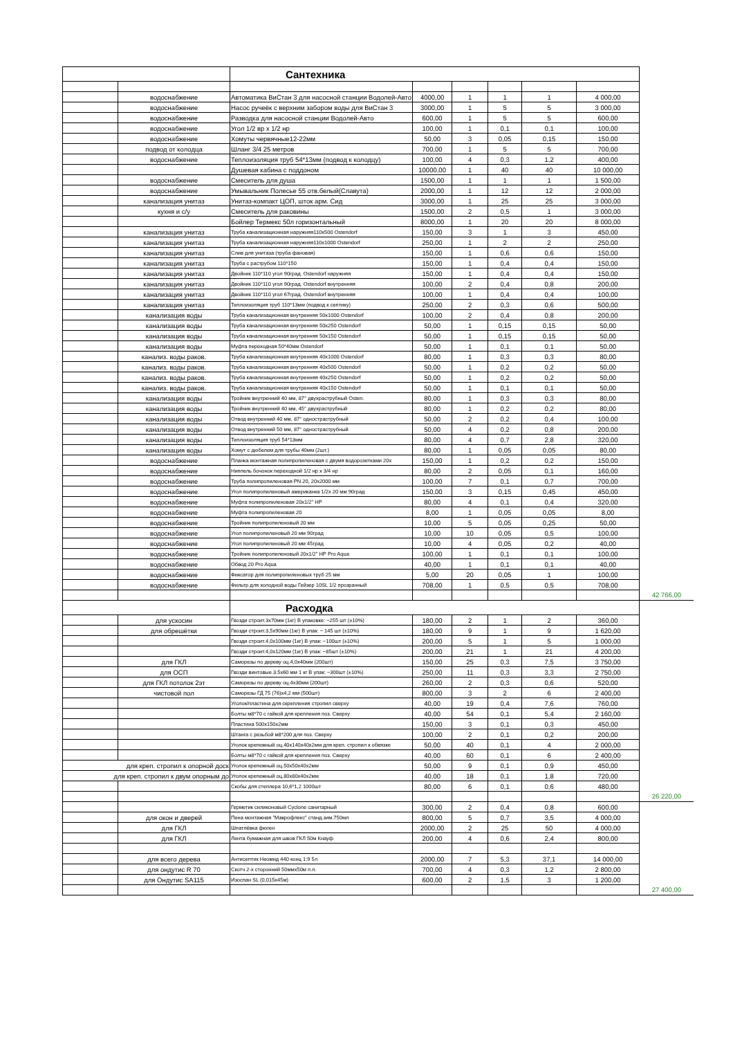| | | Сантехника | | | | | | |
| | водоснабжение | Автоматика ВиСтан 3 для насосной станции Водолей-Авто | 4000,00 | 1 | 1 | 1 | 4 000,00 | |
| | водоснабжение | Насос ручеёк с верхним забором воды для ВиСтан 3 | 3000,00 | 1 | 5 | 5 | 3 000,00 | |
| | водоснабжение | Разводка для насосной станции Водолей-Авто | 600,00 | 1 | 5 | 5 | 600,00 | |
| | водоснабжение | Угол 1/2 вр х 1/2 нр | 100,00 | 1 | 0,1 | 0,1 | 100,00 | |
| | водоснабжение | Хомуты червячные12-22мм | 50,00 | 3 | 0,05 | 0,15 | 150,00 | |
| | подвод от колодца | Шланг 3/4 25 метров | 700,00 | 1 | 5 | 5 | 700,00 | |
| | водоснабжение | Теплоизоляция труб 54*13мм (подвод к колодцу) | 100,00 | 4 | 0,3 | 1,2 | 400,00 | |
| | | Душевая кабина с поддоном | 10000,00 | 1 | 40 | 40 | 10 000,00 | |
| | водоснабжение | Смеситель для душа | 1500,00 | 1 | 1 | 1 | 1 500,00 | |
| | водоснабжение | Умывальник Полесье 55 отв.белый(Славута) | 2000,00 | 1 | 12 | 12 | 2 000,00 | |
| | канализация унитаз | Унитаз-компакт ЦОП, шток арм. Сид | 3000,00 | 1 | 25 | 25 | 3 000,00 | |
| | кухня и с/у | Смеситель для раковины | 1500,00 | 2 | 0,5 | 1 | 3 000,00 | |
| | | Бойлер Термекс 50л горизонтальный | 8000,00 | 1 | 20 | 20 | 8 000,00 | |
| | канализация унитаз | Труба канализационная наружняя110х500 Ostendorf | 150,00 | 3 | 1 | 3 | 450,00 | |
| | канализация унитаз | Труба канализационная наружняя110х1000 Ostendorf | 250,00 | 1 | 2 | 2 | 250,00 | |
| | канализация унитаз | Слив для унитаза (труба фановая) | 150,00 | 1 | 0,6 | 0,6 | 150,00 | |
| | канализация унитаз | Труба с раструбом 110*150 | 150,00 | 1 | 0,4 | 0,4 | 150,00 | |
| | канализация унитаз | Двойник 110*110 угол 90град. Ostendorf наружняя | 150,00 | 1 | 0,4 | 0,4 | 150,00 | |
| | канализация унитаз | Двойник 110*110 угол 90град. Ostendorf внутренняя | 100,00 | 2 | 0,4 | 0,8 | 200,00 | |
| | канализация унитаз | Двойник 110*110 угол 67град. Ostendorf внутренняя | 100,00 | 1 | 0,4 | 0,4 | 100,00 | |
| | канализация унитаз | Теплоизоляция труб 110*13мм (подвод к септику) | 250,00 | 2 | 0,3 | 0,6 | 500,00 | |
| | канализация воды | Труба канализационная внутренняя 50х1000 Ostendorf | 100,00 | 2 | 0,4 | 0,8 | 200,00 | |
| | канализация воды | Труба канализационная внутренняя 50х250 Ostendorf | 50,00 | 1 | 0,15 | 0,15 | 50,00 | |
| | канализация воды | Труба канализационная внутренняя 50х150 Ostendorf | 50,00 | 1 | 0,15 | 0,15 | 50,00 | |
| | канализация воды | Муфта переходная 50*40мм Ostendorf | 50,00 | 1 | 0,1 | 0,1 | 50,00 | |
| | канализ. воды раков. | Труба канализационная внутренняя 40х1000 Ostendorf | 80,00 | 1 | 0,3 | 0,3 | 80,00 | |
| | канализ. воды раков. | Труба канализационная внутренняя 40х500 Ostendorf | 50,00 | 1 | 0,2 | 0,2 | 50,00 | |
| | канализ. воды раков. | Труба канализационная внутренняя 40х250 Ostendorf | 50,00 | 1 | 0,2 | 0,2 | 50,00 | |
| | канализ. воды раков. | Труба канализационная внутренняя 40х150 Ostendorf | 50,00 | 1 | 0,1 | 0,1 | 50,00 | |
| | канализация воды | Тройник внутренний 40 мм, 87° двухраструбный Osten. | 80,00 | 1 | 0,3 | 0,3 | 80,00 | |
| | канализация воды | Тройник внутренний 40 мм, 45° двухраструбный | 80,00 | 1 | 0,2 | 0,2 | 80,00 | |
| | канализация воды | Отвод внутренний 40 мм, 87° одностраструбный | 50,00 | 2 | 0,2 | 0,4 | 100,00 | |
| | канализация воды | Отвод внутренний 50 мм, 87° одностраструбный | 50,00 | 4 | 0,2 | 0,8 | 200,00 | |
| | канализация воды | Теплоизоляция труб 54*13мм | 80,00 | 4 | 0,7 | 2,8 | 320,00 | |
| | канализация воды | Хомут с дюбелем для трубы 40мм (2шт.) | 80,00 | 1 | 0,05 | 0,05 | 80,00 | |
| | водоснабжение | Планка монтажная полипропиленовая с двумя водорозетками 20х | 150,00 | 1 | 0,2 | 0,2 | 150,00 | |
| | водоснабжение | Ниппель бочонок переходной 1/2 нр х 3/4 нр | 80,00 | 2 | 0,05 | 0,1 | 160,00 | |
| | водоснабжение | Труба полипропиленовая PN 20, 20х2000 мм | 100,00 | 7 | 0,1 | 0,7 | 700,00 | |
| | водоснабжение | Угол полипропиленовый американка 1/2х 20 мм 90град | 150,00 | 3 | 0,15 | 0,45 | 450,00 | |
| | водоснабжение | Муфта полипропиленовая 20х1/2" НР | 80,00 | 4 | 0,1 | 0,4 | 320,00 | |
| | водоснабжение | Муфта полипропиленовая 20 | 8,00 | 1 | 0,05 | 0,05 | 8,00 | |
| | водоснабжение | Тройник полипропиленовый 20 мм | 10,00 | 5 | 0,05 | 0,25 | 50,00 | |
| | водоснабжение | Угол полипропиленовый 20 мм 90град | 10,00 | 10 | 0,05 | 0,5 | 100,00 | |
| | водоснабжение | Угол полипропиленовый 20 мм 45град | 10,00 | 4 | 0,05 | 0,2 | 40,00 | |
| | водоснабжение | Тройник полипропиленовый 20х1/2" НР Pro Aqua | 100,00 | 1 | 0,1 | 0,1 | 100,00 | |
| | водоснабжение | Обвод 20 Pro Aqua | 40,00 | 1 | 0,1 | 0,1 | 40,00 | |
| | водоснабжение | Фиксатор для полипропиленовых труб 25 мм | 5,00 | 20 | 0,05 | 1 | 100,00 | |
| | водоснабжение | Фильтр для холодной воды Гейзер 10SL 1/2 прозрачный | 708,00 | 1 | 0,5 | 0,5 | 708,00 | |
| | | | | | | | | 42 766,00 |
| | | Расходка | | | | | | |
| | для ускосин | Гвозди строит.3х70мм (1кг) В упаковке: ~255 шт (±10%) | 180,00 | 2 | 1 | 2 | 360,00 | |
| | для обрешётки | Гвозди строит.3,5х90мм (1кг) В упак: ~ 145 шт (±10%) | 180,00 | 9 | 1 | 9 | 1 620,00 | |
| | | Гвозди строит.4,0х100мм (1кг) В упак: ~100шт (±10%) | 200,00 | 5 | 1 | 5 | 1 000,00 | |
| | | Гвозди строит.4,0х120мм (1кг) В упак: ~85шт (±10%) | 200,00 | 21 | 1 | 21 | 4 200,00 | |
| | для ГКЛ | Саморезы по дереву оц.4,0х40мм (200шт) | 150,00 | 25 | 0,3 | 7,5 | 3 750,00 | |
| | для ОСП | Гвозди винтовые 3.5х60 мм 1 кг В упак: ~300шт (±10%) | 250,00 | 11 | 0,3 | 3,3 | 2 750,00 | |
| | для ГКЛ потолок 2эт | Саморезы по дереву оц.4х30мм (200шт) | 260,00 | 2 | 0,3 | 0,6 | 520,00 | |
| | чистовой пол | Саморезы ГД 75 (76)х4,2 мм (500шт) | 800,00 | 3 | 2 | 6 | 2 400,00 | |
| | | Уголок/пластина для скрепления стропил сверху | 40,00 | 19 | 0,4 | 7,6 | 760,00 | |
| | | Болты м8*70 с гайкой для крепления поз. Сверху | 40,00 | 54 | 0,1 | 5,4 | 2 160,00 | |
| | | Пластина 500х150х2мм | 150,00 | 3 | 0,1 | 0,3 | 450,00 | |
| | | Штанга с резьбой м8*200 для поз. Сверху | 100,00 | 2 | 0,1 | 0,2 | 200,00 | |
| | | Уголок крепежный оц.40х140х40х2мм для креп. стропил к обвязке | 50,00 | 40 | 0,1 | 4 | 2 000,00 | |
| | | Болты м8*70 с гайкой для крепления поз. Сверху | 40,00 | 60 | 0,1 | 6 | 2 400,00 | |
| для креп. стропил к опорной доск | | Уголок крепежный оц.50х50х40х2мм | 50,00 | 9 | 0,1 | 0,9 | 450,00 | |
| для креп. стропил к двум опорным до | | Уголок крепежный оц.80х80х40х2мм | 40,00 | 18 | 0,1 | 1,8 | 720,00 | |
| | | Скобы для степлера 10,6*1,2 1000шт | 80,00 | 6 | 0,1 | 0,6 | 480,00 | |
| | | | | | | | | 26 220,00 |
| | | Герметик силиконовый Cyclone санитарный | 300,00 | 2 | 0,4 | 0,8 | 600,00 | |
| | для окон и дверей | Пена монтажная "Макрофлекс" станд.зим.750мл | 800,00 | 5 | 0,7 | 3,5 | 4 000,00 | |
| | для ГКЛ | Шпатлёвка фюген | 2000,00 | 2 | 25 | 50 | 4 000,00 | |
| | для ГКЛ | Лента бумажная для швов ГКЛ 50м Кнауф | 200,00 | 4 | 0,6 | 2,4 | 800,00 | |
| | для всего дерева | Антисептик Неомид 440 конц 1:9 5л | 2000,00 | 7 | 5,3 | 37,1 | 14 000,00 | |
| | для ондутис R 70 | Скотч 2-х сторонний 50ммх50м п.п. | 700,00 | 4 | 0,3 | 1,2 | 2 800,00 | |
| | для Ондутис SA115 | Изоспан SL (0,015х45м) | 600,00 | 2 | 1,5 | 3 | 1 200,00 | |
| | | | | | | | | 27 400,00 |